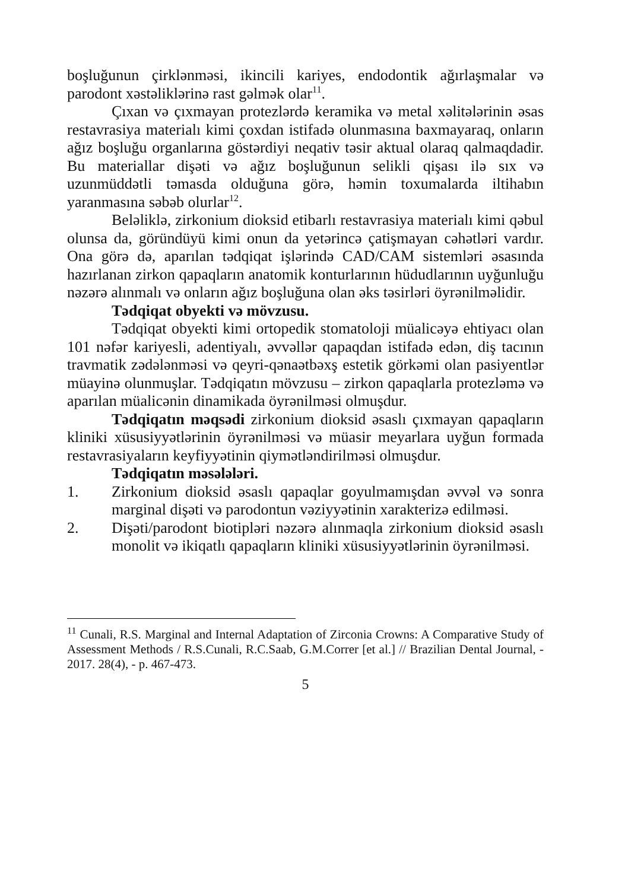boşluğunun çirklənməsi, ikincili kariyes, endodontik ağırlaşmalar və parodont xəstəliklərinə rast gəlmək olar<sup>11</sup>.
Çıxan və çıxmayan protezlərdə keramika və metal xəlitələrinin əsas restavrasiya materialı kimi çoxdan istifadə olunmasına baxmayaraq, onların ağız boşluğu organlarına göstərdiyi neqativ təsir aktual olaraq qalmaqdadir. Bu materiallar dişəti və ağız boşluğunun selikli qişası ilə sıx və uzunmüddətli təmasda olduğuna görə, həmin toxumalarda iltihabın yaranmasına səbəb olurlar<sup>12</sup>.
Beləliklə, zirkonium dioksid etibarlı restavrasiya materialı kimi qəbul olunsa da, göründüyü kimi onun da yetərincə çatişmayan cəhətləri vardır. Ona görə də, aparılan tədqiqat işlərində CAD/CAM sistemləri əsasında hazırlanan zirkon qapaqların anatomik konturlarının hüdudlarının uyğunluğu nəzərə alınmalı və onların ağız boşluğuna olan əks təsirləri öyrənilməlidir.
Tədqiqat obyekti və mövzusu.
Tədqiqat obyekti kimi ortopedik stomatoloji müalicəyə ehtiyacı olan 101 nəfər kariyesli, adentiyalı, əvvəllər qapaqdan istifadə edən, diş tacının travmatik zədələnməsi və qeyri-qənaətbəxş estetik görkəmi olan pasiyentlər müayinə olunmuşlar. Tədqiqatın mövzusu – zirkon qapaqlarla protezləmə və aparılan müalicənin dinamikada öyrənilməsi olmuşdur.
Tədqiqatın məqsədi zirkonium dioksid əsaslı çıxmayan qapaqların kliniki xüsusiyyətlərinin öyrənilməsi və müasir meyarlara uyğun formada restavrasiyaların keyfiyyətinin qiymətləndirilməsi olmuşdur.
Tədqiqatın məsələləri.
1. Zirkonium dioksid əsaslı qapaqlar goyulmamışdan əvvəl və sonra marginal dişəti və parodontun vəziyyətinin xarakterizə edilməsi.
2. Dişəti/parodont biotipləri nəzərə alınmaqla zirkonium dioksid əsaslı monolit və ikiqatlı qapaqların kliniki xüsusiyyətlərinin öyrənilməsi.
<sup>11</sup> Cunali, R.S. Marginal and Internal Adaptation of Zirconia Crowns: A Comparative Study of Assessment Methods / R.S.Cunali, R.C.Saab, G.M.Correr [et al.] // Brazilian Dental Journal, - 2017. 28(4), - p. 467-473.
5